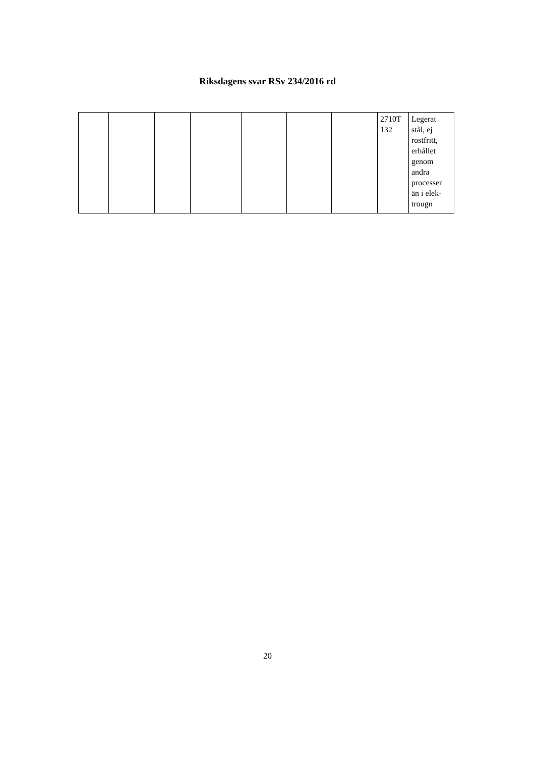Riksdagens svar RSv 234/2016 rd
| | | | | | | | 2710T 132 | Legerat stål, ej rostfritt, erhållet genom andra processer än i elek- trougn |
20